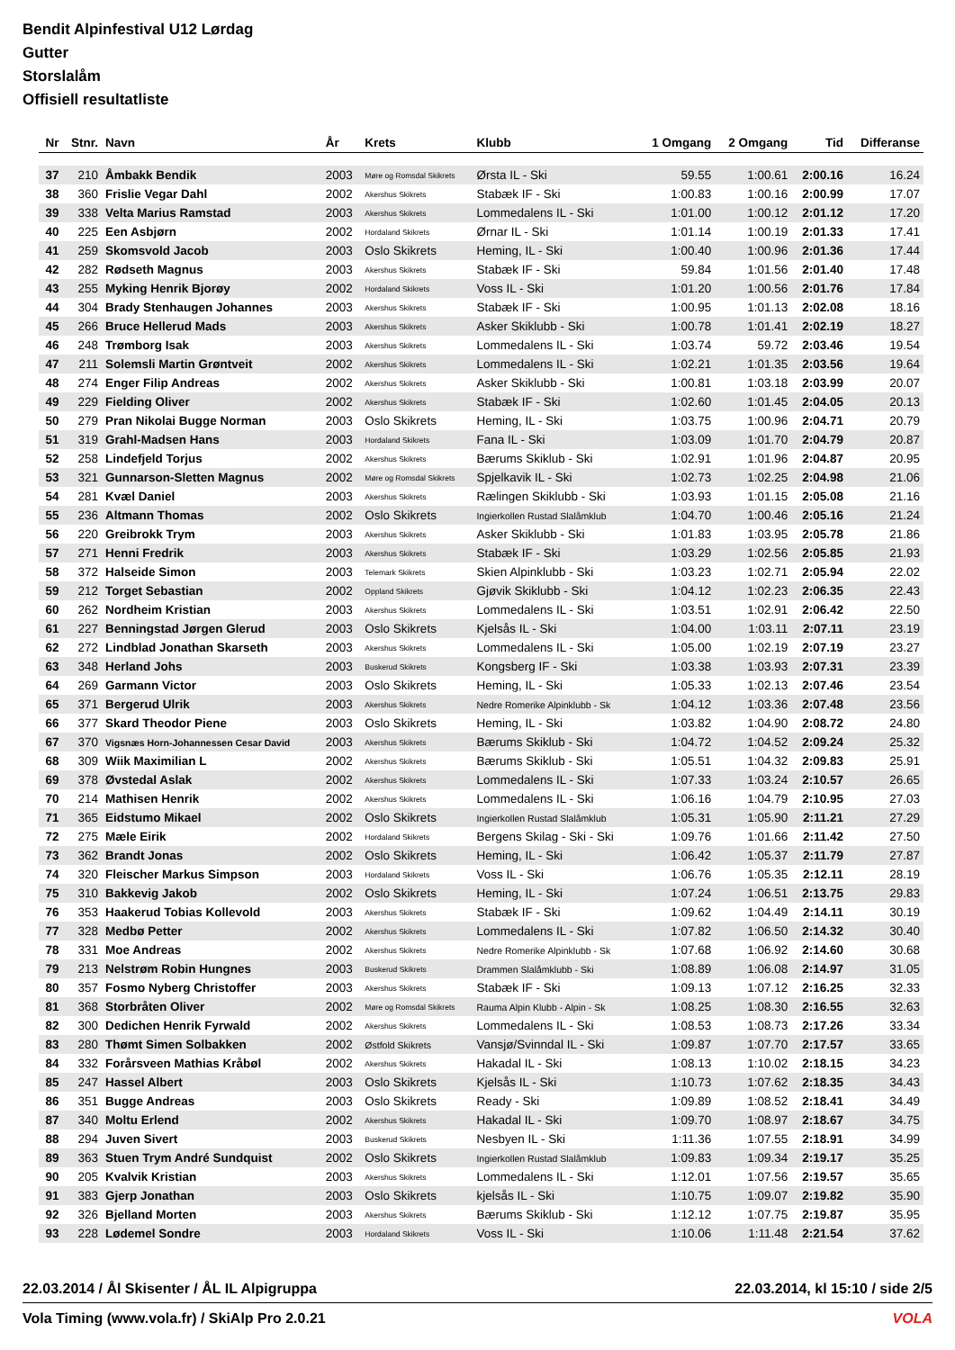Bendit Alpinfestival U12 Lørdag
Gutter
Storslalåm
Offisiell resultatliste
| Nr | Stnr. | Navn | År | Krets | Klubb | 1 Omgang | 2 Omgang | Tid | Differanse |
| --- | --- | --- | --- | --- | --- | --- | --- | --- | --- |
| 37 | 210 | Åmbakk Bendik | 2003 | Møre og Romsdal Skikrets | Ørsta IL - Ski | 59.55 | 1:00.61 | 2:00.16 | 16.24 |
| 38 | 360 | Frislie Vegar Dahl | 2002 | Akershus Skikrets | Stabæk IF - Ski | 1:00.83 | 1:00.16 | 2:00.99 | 17.07 |
| 39 | 338 | Velta Marius Ramstad | 2003 | Akershus Skikrets | Lommedalens IL - Ski | 1:01.00 | 1:00.12 | 2:01.12 | 17.20 |
| 40 | 225 | Een Asbjørn | 2002 | Hordaland Skikrets | Ørnar IL - Ski | 1:01.14 | 1:00.19 | 2:01.33 | 17.41 |
| 41 | 259 | Skomsvold Jacob | 2003 | Oslo Skikrets | Heming, IL - Ski | 1:00.40 | 1:00.96 | 2:01.36 | 17.44 |
| 42 | 282 | Rødseth Magnus | 2003 | Akershus Skikrets | Stabæk IF - Ski | 59.84 | 1:01.56 | 2:01.40 | 17.48 |
| 43 | 255 | Myking Henrik Bjorøy | 2002 | Hordaland Skikrets | Voss IL - Ski | 1:01.20 | 1:00.56 | 2:01.76 | 17.84 |
| 44 | 304 | Brady Stenhaugen Johannes | 2003 | Akershus Skikrets | Stabæk IF - Ski | 1:00.95 | 1:01.13 | 2:02.08 | 18.16 |
| 45 | 266 | Bruce Hellerud Mads | 2003 | Akershus Skikrets | Asker Skiklubb - Ski | 1:00.78 | 1:01.41 | 2:02.19 | 18.27 |
| 46 | 248 | Trømborg Isak | 2003 | Akershus Skikrets | Lommedalens IL - Ski | 1:03.74 | 59.72 | 2:03.46 | 19.54 |
| 47 | 211 | Solemsli Martin Grøntveit | 2002 | Akershus Skikrets | Lommedalens IL - Ski | 1:02.21 | 1:01.35 | 2:03.56 | 19.64 |
| 48 | 274 | Enger Filip Andreas | 2002 | Akershus Skikrets | Asker Skiklubb - Ski | 1:00.81 | 1:03.18 | 2:03.99 | 20.07 |
| 49 | 229 | Fielding Oliver | 2002 | Akershus Skikrets | Stabæk IF - Ski | 1:02.60 | 1:01.45 | 2:04.05 | 20.13 |
| 50 | 279 | Pran Nikolai Bugge Norman | 2003 | Oslo Skikrets | Heming, IL - Ski | 1:03.75 | 1:00.96 | 2:04.71 | 20.79 |
| 51 | 319 | Grahl-Madsen Hans | 2003 | Hordaland Skikrets | Fana IL - Ski | 1:03.09 | 1:01.70 | 2:04.79 | 20.87 |
| 52 | 258 | Lindefjeld Torjus | 2002 | Akershus Skikrets | Bærums Skiklub - Ski | 1:02.91 | 1:01.96 | 2:04.87 | 20.95 |
| 53 | 321 | Gunnarson-Sletten Magnus | 2002 | Møre og Romsdal Skikrets | Spjelkavik IL - Ski | 1:02.73 | 1:02.25 | 2:04.98 | 21.06 |
| 54 | 281 | Kvæl Daniel | 2003 | Akershus Skikrets | Rælingen Skiklubb - Ski | 1:03.93 | 1:01.15 | 2:05.08 | 21.16 |
| 55 | 236 | Altmann Thomas | 2002 | Oslo Skikrets | Ingierkollen Rustad Slalåmklub | 1:04.70 | 1:00.46 | 2:05.16 | 21.24 |
| 56 | 220 | Greibrokk Trym | 2003 | Akershus Skikrets | Asker Skiklubb - Ski | 1:01.83 | 1:03.95 | 2:05.78 | 21.86 |
| 57 | 271 | Henni Fredrik | 2003 | Akershus Skikrets | Stabæk IF - Ski | 1:03.29 | 1:02.56 | 2:05.85 | 21.93 |
| 58 | 372 | Halseide Simon | 2003 | Telemark Skikrets | Skien Alpinklubb - Ski | 1:03.23 | 1:02.71 | 2:05.94 | 22.02 |
| 59 | 212 | Torget Sebastian | 2002 | Oppland Skikrets | Gjøvik Skiklubb - Ski | 1:04.12 | 1:02.23 | 2:06.35 | 22.43 |
| 60 | 262 | Nordheim Kristian | 2003 | Akershus Skikrets | Lommedalens IL - Ski | 1:03.51 | 1:02.91 | 2:06.42 | 22.50 |
| 61 | 227 | Benningstad Jørgen Glerud | 2003 | Oslo Skikrets | Kjelsås IL - Ski | 1:04.00 | 1:03.11 | 2:07.11 | 23.19 |
| 62 | 272 | Lindblad Jonathan Skarseth | 2003 | Akershus Skikrets | Lommedalens IL - Ski | 1:05.00 | 1:02.19 | 2:07.19 | 23.27 |
| 63 | 348 | Herland Johs | 2003 | Buskerud Skikrets | Kongsberg IF - Ski | 1:03.38 | 1:03.93 | 2:07.31 | 23.39 |
| 64 | 269 | Garmann Victor | 2003 | Oslo Skikrets | Heming, IL - Ski | 1:05.33 | 1:02.13 | 2:07.46 | 23.54 |
| 65 | 371 | Bergerud Ulrik | 2003 | Akershus Skikrets | Nedre Romerike Alpinklubb - Sk | 1:04.12 | 1:03.36 | 2:07.48 | 23.56 |
| 66 | 377 | Skard Theodor Piene | 2003 | Oslo Skikrets | Heming, IL - Ski | 1:03.82 | 1:04.90 | 2:08.72 | 24.80 |
| 67 | 370 | Vigsnæs Horn-Johannessen Cesar David | 2003 | Akershus Skikrets | Bærums Skiklub - Ski | 1:04.72 | 1:04.52 | 2:09.24 | 25.32 |
| 68 | 309 | Wiik Maximilian L | 2002 | Akershus Skikrets | Bærums Skiklub - Ski | 1:05.51 | 1:04.32 | 2:09.83 | 25.91 |
| 69 | 378 | Øvstedal Aslak | 2002 | Akershus Skikrets | Lommedalens IL - Ski | 1:07.33 | 1:03.24 | 2:10.57 | 26.65 |
| 70 | 214 | Mathisen Henrik | 2002 | Akershus Skikrets | Lommedalens IL - Ski | 1:06.16 | 1:04.79 | 2:10.95 | 27.03 |
| 71 | 365 | Eidstumo Mikael | 2002 | Oslo Skikrets | Ingierkollen Rustad Slalåmklub | 1:05.31 | 1:05.90 | 2:11.21 | 27.29 |
| 72 | 275 | Mæle Eirik | 2002 | Hordaland Skikrets | Bergens Skilag - Ski - Ski | 1:09.76 | 1:01.66 | 2:11.42 | 27.50 |
| 73 | 362 | Brandt Jonas | 2002 | Oslo Skikrets | Heming, IL - Ski | 1:06.42 | 1:05.37 | 2:11.79 | 27.87 |
| 74 | 320 | Fleischer Markus Simpson | 2003 | Hordaland Skikrets | Voss IL - Ski | 1:06.76 | 1:05.35 | 2:12.11 | 28.19 |
| 75 | 310 | Bakkevig Jakob | 2002 | Oslo Skikrets | Heming, IL - Ski | 1:07.24 | 1:06.51 | 2:13.75 | 29.83 |
| 76 | 353 | Haakerud Tobias Kollevold | 2003 | Akershus Skikrets | Stabæk IF - Ski | 1:09.62 | 1:04.49 | 2:14.11 | 30.19 |
| 77 | 328 | Medbø Petter | 2002 | Akershus Skikrets | Lommedalens IL - Ski | 1:07.82 | 1:06.50 | 2:14.32 | 30.40 |
| 78 | 331 | Moe Andreas | 2002 | Akershus Skikrets | Nedre Romerike Alpinklubb - Sk | 1:07.68 | 1:06.92 | 2:14.60 | 30.68 |
| 79 | 213 | Nelstrøm Robin Hungnes | 2003 | Buskerud Skikrets | Drammen Slalåmklubb - Ski | 1:08.89 | 1:06.08 | 2:14.97 | 31.05 |
| 80 | 357 | Fosmo Nyberg Christoffer | 2003 | Akershus Skikrets | Stabæk IF - Ski | 1:09.13 | 1:07.12 | 2:16.25 | 32.33 |
| 81 | 368 | Storbråten Oliver | 2002 | Møre og Romsdal Skikrets | Rauma Alpin Klubb - Alpin - Sk | 1:08.25 | 1:08.30 | 2:16.55 | 32.63 |
| 82 | 300 | Dedichen Henrik Fyrwald | 2002 | Akershus Skikrets | Lommedalens IL - Ski | 1:08.53 | 1:08.73 | 2:17.26 | 33.34 |
| 83 | 280 | Thømt Simen Solbakken | 2002 | Østfold Skikrets | Vansjø/Svinndal IL - Ski | 1:09.87 | 1:07.70 | 2:17.57 | 33.65 |
| 84 | 332 | Forårsveen Mathias Kråbøl | 2002 | Akershus Skikrets | Hakadal IL - Ski | 1:08.13 | 1:10.02 | 2:18.15 | 34.23 |
| 85 | 247 | Hassel Albert | 2003 | Oslo Skikrets | Kjelsås IL - Ski | 1:10.73 | 1:07.62 | 2:18.35 | 34.43 |
| 86 | 351 | Bugge Andreas | 2003 | Oslo Skikrets | Ready - Ski | 1:09.89 | 1:08.52 | 2:18.41 | 34.49 |
| 87 | 340 | Moltu Erlend | 2002 | Akershus Skikrets | Hakadal IL - Ski | 1:09.70 | 1:08.97 | 2:18.67 | 34.75 |
| 88 | 294 | Juven Sivert | 2003 | Buskerud Skikrets | Nesbyen IL - Ski | 1:11.36 | 1:07.55 | 2:18.91 | 34.99 |
| 89 | 363 | Stuen Trym André Sundquist | 2002 | Oslo Skikrets | Ingierkollen Rustad Slalåmklub | 1:09.83 | 1:09.34 | 2:19.17 | 35.25 |
| 90 | 205 | Kvalvik Kristian | 2003 | Akershus Skikrets | Lommedalens IL - Ski | 1:12.01 | 1:07.56 | 2:19.57 | 35.65 |
| 91 | 383 | Gjerp Jonathan | 2003 | Oslo Skikrets | kjelsås IL - Ski | 1:10.75 | 1:09.07 | 2:19.82 | 35.90 |
| 92 | 326 | Bjelland Morten | 2003 | Akershus Skikrets | Bærums Skiklub - Ski | 1:12.12 | 1:07.75 | 2:19.87 | 35.95 |
| 93 | 228 | Lødemel Sondre | 2003 | Hordaland Skikrets | Voss IL - Ski | 1:10.06 | 1:11.48 | 2:21.54 | 37.62 |
22.03.2014 / Ål Skisenter / ÅL IL Alpigruppa 22.03.2014, kl 15:10 / side 2/5
Vola Timing (www.vola.fr) / SkiAlp Pro 2.0.21 VOLA